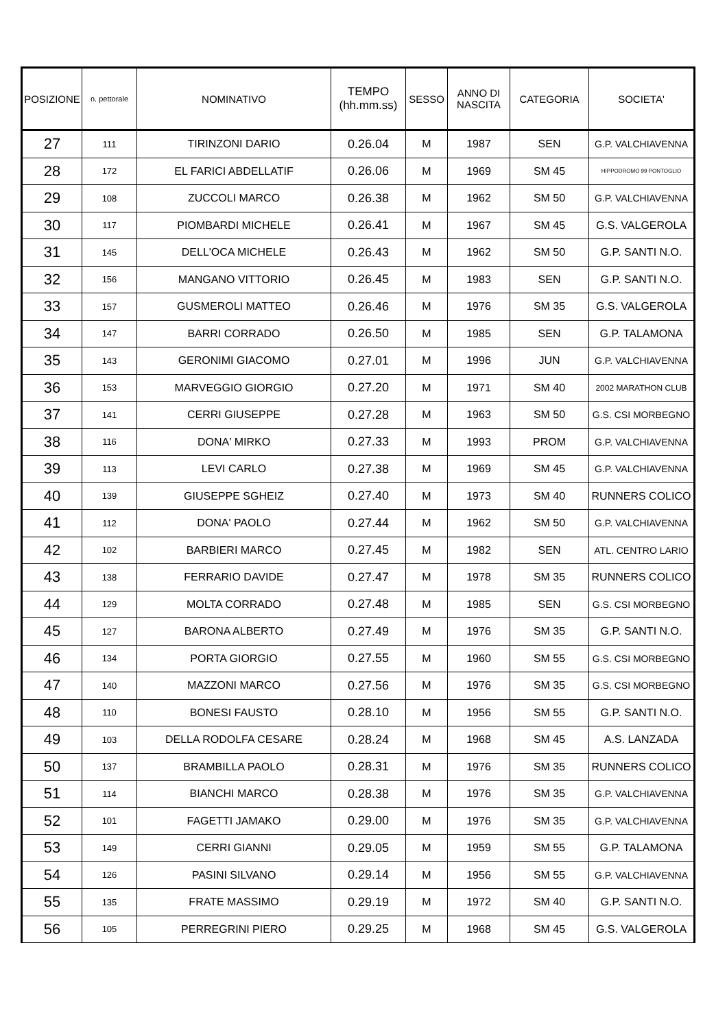| POSIZIONE | n. pettorale | NOMINATIVO | TEMPO (hh.mm.ss) | SESSO | ANNO DI NASCITA | CATEGORIA | SOCIETA' |
| --- | --- | --- | --- | --- | --- | --- | --- |
| 27 | 111 | TIRINZONI DARIO | 0.26.04 | M | 1987 | SEN | G.P. VALCHIAVENNA |
| 28 | 172 | EL FARICI ABDELLATIF | 0.26.06 | M | 1969 | SM 45 | HIPPODROMO 99 PONTOGLIO |
| 29 | 108 | ZUCCOLI MARCO | 0.26.38 | M | 1962 | SM 50 | G.P. VALCHIAVENNA |
| 30 | 117 | PIOMBARDI MICHELE | 0.26.41 | M | 1967 | SM 45 | G.S. VALGEROLA |
| 31 | 145 | DELL'OCA MICHELE | 0.26.43 | M | 1962 | SM 50 | G.P. SANTI N.O. |
| 32 | 156 | MANGANO VITTORIO | 0.26.45 | M | 1983 | SEN | G.P. SANTI N.O. |
| 33 | 157 | GUSMEROLI MATTEO | 0.26.46 | M | 1976 | SM 35 | G.S. VALGEROLA |
| 34 | 147 | BARRI CORRADO | 0.26.50 | M | 1985 | SEN | G.P. TALAMONA |
| 35 | 143 | GERONIMI GIACOMO | 0.27.01 | M | 1996 | JUN | G.P. VALCHIAVENNA |
| 36 | 153 | MARVEGGIO GIORGIO | 0.27.20 | M | 1971 | SM 40 | 2002 MARATHON CLUB |
| 37 | 141 | CERRI GIUSEPPE | 0.27.28 | M | 1963 | SM 50 | G.S. CSI MORBEGNO |
| 38 | 116 | DONA' MIRKO | 0.27.33 | M | 1993 | PROM | G.P. VALCHIAVENNA |
| 39 | 113 | LEVI CARLO | 0.27.38 | M | 1969 | SM 45 | G.P. VALCHIAVENNA |
| 40 | 139 | GIUSEPPE SGHEIZ | 0.27.40 | M | 1973 | SM 40 | RUNNERS COLICO |
| 41 | 112 | DONA' PAOLO | 0.27.44 | M | 1962 | SM 50 | G.P. VALCHIAVENNA |
| 42 | 102 | BARBIERI MARCO | 0.27.45 | M | 1982 | SEN | ATL. CENTRO LARIO |
| 43 | 138 | FERRARIO DAVIDE | 0.27.47 | M | 1978 | SM 35 | RUNNERS COLICO |
| 44 | 129 | MOLTA CORRADO | 0.27.48 | M | 1985 | SEN | G.S. CSI MORBEGNO |
| 45 | 127 | BARONA ALBERTO | 0.27.49 | M | 1976 | SM 35 | G.P. SANTI N.O. |
| 46 | 134 | PORTA GIORGIO | 0.27.55 | M | 1960 | SM 55 | G.S. CSI MORBEGNO |
| 47 | 140 | MAZZONI MARCO | 0.27.56 | M | 1976 | SM 35 | G.S. CSI MORBEGNO |
| 48 | 110 | BONESI FAUSTO | 0.28.10 | M | 1956 | SM 55 | G.P. SANTI N.O. |
| 49 | 103 | DELLA RODOLFA CESARE | 0.28.24 | M | 1968 | SM 45 | A.S. LANZADA |
| 50 | 137 | BRAMBILLA PAOLO | 0.28.31 | M | 1976 | SM 35 | RUNNERS COLICO |
| 51 | 114 | BIANCHI MARCO | 0.28.38 | M | 1976 | SM 35 | G.P. VALCHIAVENNA |
| 52 | 101 | FAGETTI JAMAKO | 0.29.00 | M | 1976 | SM 35 | G.P. VALCHIAVENNA |
| 53 | 149 | CERRI GIANNI | 0.29.05 | M | 1959 | SM 55 | G.P. TALAMONA |
| 54 | 126 | PASINI SILVANO | 0.29.14 | M | 1956 | SM 55 | G.P. VALCHIAVENNA |
| 55 | 135 | FRATE MASSIMO | 0.29.19 | M | 1972 | SM 40 | G.P. SANTI N.O. |
| 56 | 105 | PERREGRINI PIERO | 0.29.25 | M | 1968 | SM 45 | G.S. VALGEROLA |